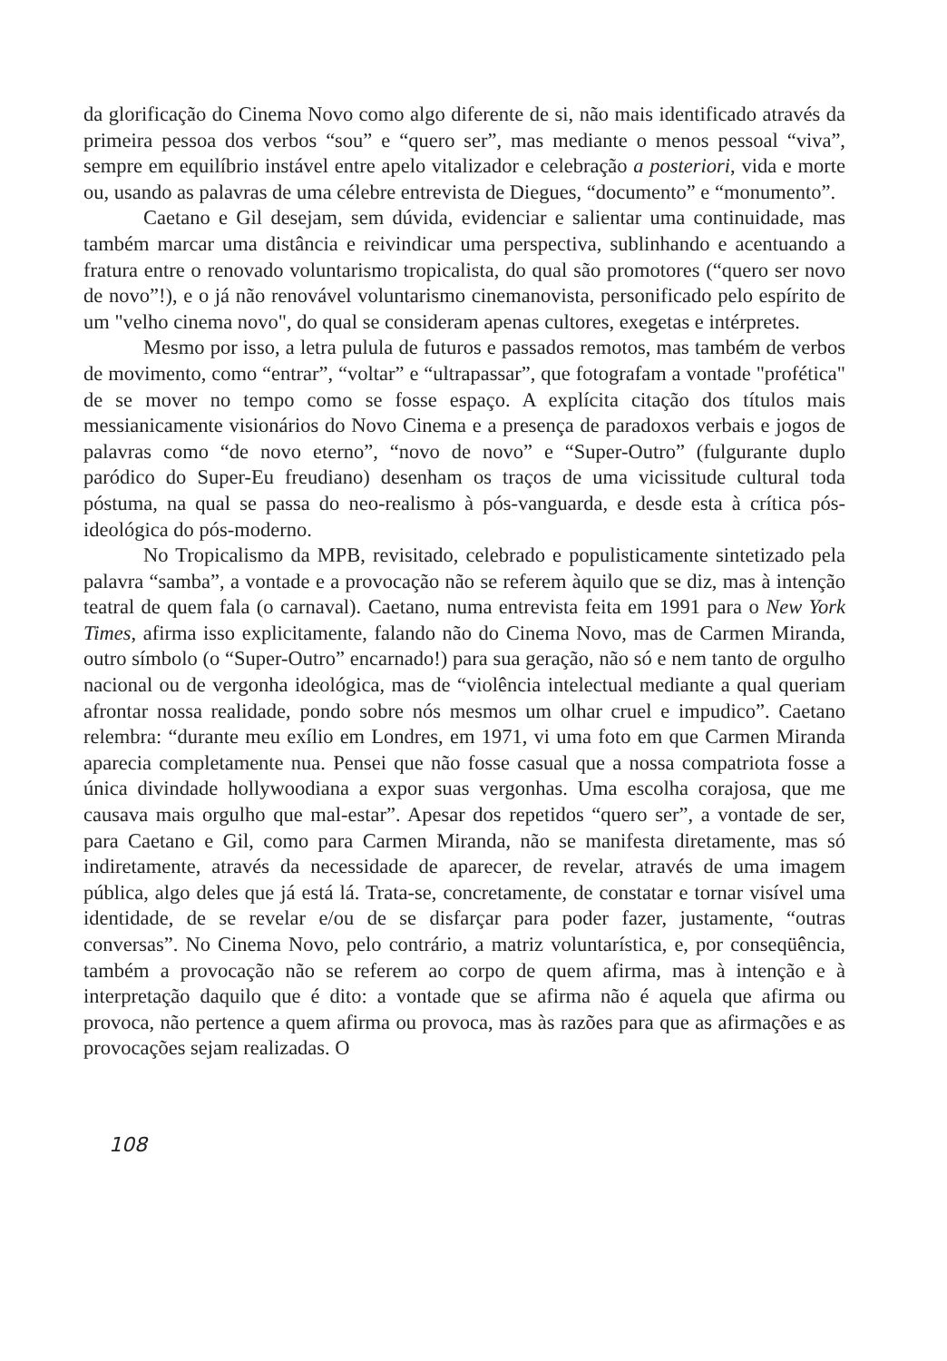da glorificação do Cinema Novo como algo diferente de si, não mais identificado através da primeira pessoa dos verbos “sou” e “quero ser”, mas mediante o menos pessoal “viva”, sempre em equilíbrio instável entre apelo vitalizador e celebração a posteriori, vida e morte ou, usando as palavras de uma célebre entrevista de Diegues, “documento” e “monumento”.
Caetano e Gil desejam, sem dúvida, evidenciar e salientar uma continuidade, mas também marcar uma distância e reivindicar uma perspectiva, sublinhando e acentuando a fratura entre o renovado voluntarismo tropicalista, do qual são promotores (“quero ser novo de novo”!), e o já não renovável voluntarismo cinemanovista, personificado pelo espírito de um "velho cinema novo", do qual se consideram apenas cultores, exegetas e intérpretes.
Mesmo por isso, a letra pulula de futuros e passados remotos, mas também de verbos de movimento, como “entrar”, “voltar” e “ultrapassar”, que fotografam a vontade "profética" de se mover no tempo como se fosse espaço. A explícita citação dos títulos mais messianicamente visionários do Novo Cinema e a presença de paradoxos verbais e jogos de palavras como “de novo eterno”, “novo de novo” e “Super-Outro” (fulgurante duplo paródico do Super-Eu freudiano) desenham os traços de uma vicissitude cultural toda póstuma, na qual se passa do neo-realismo à pós-vanguarda, e desde esta à crítica pós-ideológica do pós-moderno.
No Tropicalismo da MPB, revisitado, celebrado e populisticamente sintetizado pela palavra “samba”, a vontade e a provocação não se referem àquilo que se diz, mas à intenção teatral de quem fala (o carnaval). Caetano, numa entrevista feita em 1991 para o New York Times, afirma isso explicitamente, falando não do Cinema Novo, mas de Carmen Miranda, outro símbolo (o “Super-Outro” encarnado!) para sua geração, não só e nem tanto de orgulho nacional ou de vergonha ideológica, mas de “violência intelectual mediante a qual queriam afrontar nossa realidade, pondo sobre nós mesmos um olhar cruel e impudico”. Caetano relembra: “durante meu exílio em Londres, em 1971, vi uma foto em que Carmen Miranda aparecia completamente nua. Pensei que não fosse casual que a nossa compatriota fosse a única divindade hollywoodiana a expor suas vergonhas. Uma escolha corajosa, que me causava mais orgulho que mal-estar”. Apesar dos repetidos “quero ser”, a vontade de ser, para Caetano e Gil, como para Carmen Miranda, não se manifesta diretamente, mas só indiretamente, através da necessidade de aparecer, de revelar, através de uma imagem pública, algo deles que já está lá. Trata-se, concretamente, de constatar e tornar visível uma identidade, de se revelar e/ou de se disfarçar para poder fazer, justamente, “outras conversas”. No Cinema Novo, pelo contrário, a matriz voluntarística, e, por conseqüência, também a provocação não se referem ao corpo de quem afirma, mas à intenção e à interpretação daquilo que é dito: a vontade que se afirma não é aquela que afirma ou provoca, não pertence a quem afirma ou provoca, mas às razões para que as afirmações e as provocações sejam realizadas. O
108